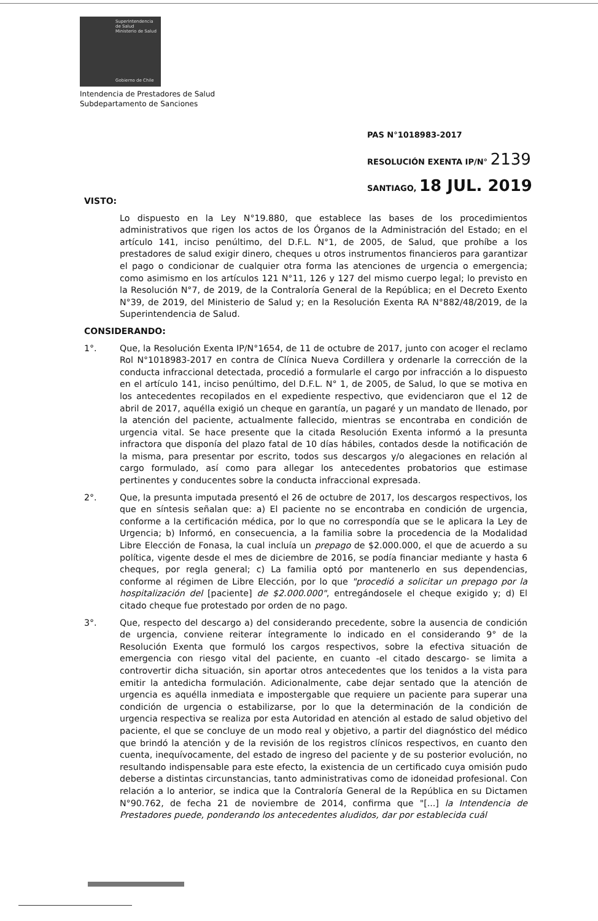Superintendencia
de Salud
Ministerio de Salud
Gobierno de Chile
Intendencia de Prestadores de Salud
Subdepartamento de Sanciones
PAS N°1018983-2017
RESOLUCIÓN EXENTA IP/N° 2139
SANTIAGO, 18 JUL. 2019
VISTO:
Lo dispuesto en la Ley N°19.880, que establece las bases de los procedimientos administrativos que rigen los actos de los Órganos de la Administración del Estado; en el artículo 141, inciso penúltimo, del D.F.L. N°1, de 2005, de Salud, que prohíbe a los prestadores de salud exigir dinero, cheques u otros instrumentos financieros para garantizar el pago o condicionar de cualquier otra forma las atenciones de urgencia o emergencia; como asimismo en los artículos 121 N°11, 126 y 127 del mismo cuerpo legal; lo previsto en la Resolución N°7, de 2019, de la Contraloría General de la República; en el Decreto Exento N°39, de 2019, del Ministerio de Salud y; en la Resolución Exenta RA N°882/48/2019, de la Superintendencia de Salud.
CONSIDERANDO:
1°. Que, la Resolución Exenta IP/N°1654, de 11 de octubre de 2017, junto con acoger el reclamo Rol N°1018983-2017 en contra de Clínica Nueva Cordillera y ordenarle la corrección de la conducta infraccional detectada, procedió a formularle el cargo por infracción a lo dispuesto en el artículo 141, inciso penúltimo, del D.F.L. N° 1, de 2005, de Salud, lo que se motiva en los antecedentes recopilados en el expediente respectivo, que evidenciaron que el 12 de abril de 2017, aquélla exigió un cheque en garantía, un pagaré y un mandato de llenado, por la atención del paciente, actualmente fallecido, mientras se encontraba en condición de urgencia vital. Se hace presente que la citada Resolución Exenta informó a la presunta infractora que disponía del plazo fatal de 10 días hábiles, contados desde la notificación de la misma, para presentar por escrito, todos sus descargos y/o alegaciones en relación al cargo formulado, así como para allegar los antecedentes probatorios que estimase pertinentes y conducentes sobre la conducta infraccional expresada.
2°. Que, la presunta imputada presentó el 26 de octubre de 2017, los descargos respectivos, los que en síntesis señalan que: a) El paciente no se encontraba en condición de urgencia, conforme a la certificación médica, por lo que no correspondía que se le aplicara la Ley de Urgencia; b) Informó, en consecuencia, a la familia sobre la procedencia de la Modalidad Libre Elección de Fonasa, la cual incluía un prepago de $2.000.000, el que de acuerdo a su política, vigente desde el mes de diciembre de 2016, se podía financiar mediante y hasta 6 cheques, por regla general; c) La familia optó por mantenerlo en sus dependencias, conforme al régimen de Libre Elección, por lo que "procedió a solicitar un prepago por la hospitalización del [paciente] de $2.000.000", entregándosele el cheque exigido y; d) El citado cheque fue protestado por orden de no pago.
3°. Que, respecto del descargo a) del considerando precedente, sobre la ausencia de condición de urgencia, conviene reiterar íntegramente lo indicado en el considerando 9° de la Resolución Exenta que formuló los cargos respectivos, sobre la efectiva situación de emergencia con riesgo vital del paciente, en cuanto -el citado descargo- se limita a controvertir dicha situación, sin aportar otros antecedentes que los tenidos a la vista para emitir la antedicha formulación. Adicionalmente, cabe dejar sentado que la atención de urgencia es aquélla inmediata e impostergable que requiere un paciente para superar una condición de urgencia o estabilizarse, por lo que la determinación de la condición de urgencia respectiva se realiza por esta Autoridad en atención al estado de salud objetivo del paciente, el que se concluye de un modo real y objetivo, a partir del diagnóstico del médico que brindó la atención y de la revisión de los registros clínicos respectivos, en cuanto den cuenta, inequívocamente, del estado de ingreso del paciente y de su posterior evolución, no resultando indispensable para este efecto, la existencia de un certificado cuya omisión pudo deberse a distintas circunstancias, tanto administrativas como de idoneidad profesional. Con relación a lo anterior, se indica que la Contraloría General de la República en su Dictamen N°90.762, de fecha 21 de noviembre de 2014, confirma que "[...] la Intendencia de Prestadores puede, ponderando los antecedentes aludidos, dar por establecida cuál